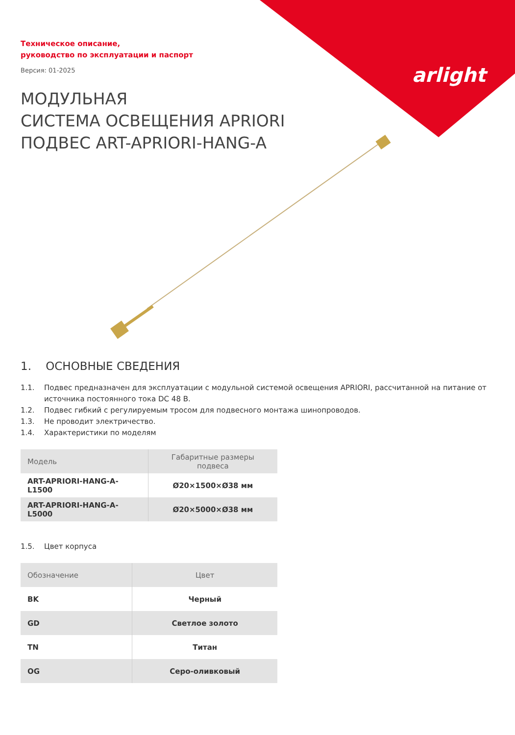arlight
Техническое описание,
руководство по эксплуатации и паспорт
Версия: 01-2025
МОДУЛЬНАЯ
СИСТЕМА ОСВЕЩЕНИЯ APRIORI
ПОДВЕС ART-APRIORI-HANG-A
1. ОСНОВНЫЕ СВЕДЕНИЯ
1.1. Подвес предназначен для эксплуатации с модульной системой освещения APRIORI, рассчитанной на питание от источника постоянного тока DC 48 В.
1.2. Подвес гибкий с регулируемым тросом для подвесного монтажа шинопроводов.
1.3. Не проводит электричество.
1.4. Характеристики по моделям
| Модель | Габаритные размеры подвеса |
| --- | --- |
| ART-APRIORI-HANG-A-L1500 | Ø20×1500×Ø38 мм |
| ART-APRIORI-HANG-A-L5000 | Ø20×5000×Ø38 мм |
1.5. Цвет корпуса
| Обозначение | Цвет |
| --- | --- |
| BK | Черный |
| GD | Светлое золото |
| TN | Титан |
| OG | Серо-оливковый |